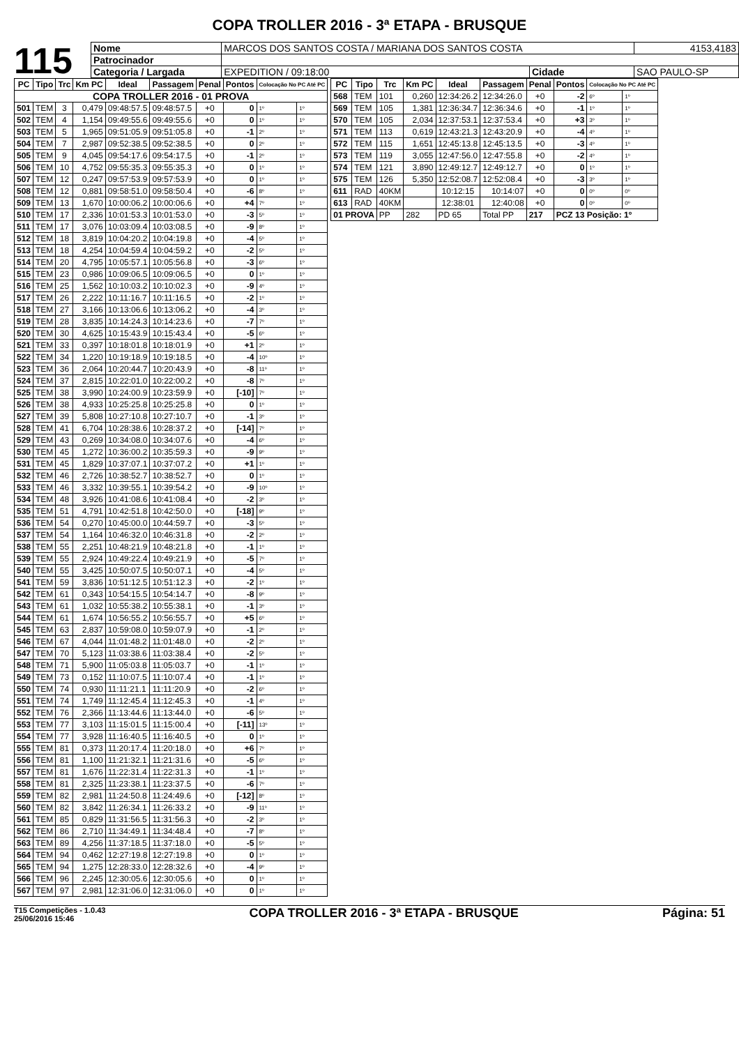COPA TROLLER 2016 - 3ª ETAPA - BRUSQUE
115
| Nome | MARCOS DOS SANTOS COSTA / MARIANA DOS SANTOS COSTA | | | 4153,4183 |
| Patrocinador | | | | |
| Categoria / Largada | EXPEDITION / 09:18:00 | Cidade | SAO PAULO-SP | |
| PC | Tipo | Trc | Km PC | Ideal | Passagem | Penal | Pontos | Colocação No PC Até PC | |
| --- | --- | --- | --- | --- | --- | --- | --- | --- | --- |
| COPA TROLLER 2016 - 01 PROVA | | | | | | | | | |
| 501 | TEM | 3 | 0,479 | 09:48:57.5 | 09:48:57.5 | +0 | 0 | 1º | 1º |
| 502 | TEM | 4 | 1,154 | 09:49:55.6 | 09:49:55.6 | +0 | 0 | 1º | 1º |
| 503 | TEM | 5 | 1,965 | 09:51:05.9 | 09:51:05.8 | +0 | -1 | 2º | 1º |
| 504 | TEM | 7 | 2,987 | 09:52:38.5 | 09:52:38.5 | +0 | 0 | 2º | 1º |
| 505 | TEM | 9 | 4,045 | 09:54:17.6 | 09:54:17.5 | +0 | -1 | 2º | 1º |
| 506 | TEM | 10 | 4,752 | 09:55:35.3 | 09:55:35.3 | +0 | 0 | 1º | 1º |
| 507 | TEM | 12 | 0,247 | 09:57:53.9 | 09:57:53.9 | +0 | 0 | 1º | 1º |
| 508 | TEM | 12 | 0,881 | 09:58:51.0 | 09:58:50.4 | +0 | -6 | 8º | 1º |
| 509 | TEM | 13 | 1,670 | 10:00:06.2 | 10:00:06.6 | +0 | +4 | 7º | 1º |
| 510 | TEM | 17 | 2,336 | 10:01:53.3 | 10:01:53.0 | +0 | -3 | 5º | 1º |
| 511 | TEM | 17 | 3,076 | 10:03:09.4 | 10:03:08.5 | +0 | -9 | 8º | 1º |
| 512 | TEM | 18 | 3,819 | 10:04:20.2 | 10:04:19.8 | +0 | -4 | 5º | 1º |
| 513 | TEM | 18 | 4,254 | 10:04:59.4 | 10:04:59.2 | +0 | -2 | 5º | 1º |
| 514 | TEM | 20 | 4,795 | 10:05:57.1 | 10:05:56.8 | +0 | -3 | 6º | 1º |
| 515 | TEM | 23 | 0,986 | 10:09:06.5 | 10:09:06.5 | +0 | 0 | 1º | 1º |
| 516 | TEM | 25 | 1,562 | 10:10:03.2 | 10:10:02.3 | +0 | -9 | 4º | 1º |
| 517 | TEM | 26 | 2,222 | 10:11:16.7 | 10:11:16.5 | +0 | -2 | 1º | 1º |
| 518 | TEM | 27 | 3,166 | 10:13:06.6 | 10:13:06.2 | +0 | -4 | 3º | 1º |
| 519 | TEM | 28 | 3,835 | 10:14:24.3 | 10:14:23.6 | +0 | -7 | 7º | 1º |
| 520 | TEM | 30 | 4,625 | 10:15:43.9 | 10:15:43.4 | +0 | -5 | 6º | 1º |
| 521 | TEM | 33 | 0,397 | 10:18:01.8 | 10:18:01.9 | +0 | +1 | 2º | 1º |
| 522 | TEM | 34 | 1,220 | 10:19:18.9 | 10:19:18.5 | +0 | -4 | 10º | 1º |
| 523 | TEM | 36 | 2,064 | 10:20:44.7 | 10:20:43.9 | +0 | -8 | 11º | 1º |
| 524 | TEM | 37 | 2,815 | 10:22:01.0 | 10:22:00.2 | +0 | -8 | 7º | 1º |
| 525 | TEM | 38 | 3,990 | 10:24:00.9 | 10:23:59.9 | +0 | [-10] | 7º | 1º |
| 526 | TEM | 38 | 4,933 | 10:25:25.8 | 10:25:25.8 | +0 | 0 | 1º | 1º |
| 527 | TEM | 39 | 5,808 | 10:27:10.8 | 10:27:10.7 | +0 | -1 | 3º | 1º |
| 528 | TEM | 41 | 6,704 | 10:28:38.6 | 10:28:37.2 | +0 | [-14] | 7º | 1º |
| 529 | TEM | 43 | 0,269 | 10:34:08.0 | 10:34:07.6 | +0 | -4 | 6º | 1º |
| 530 | TEM | 45 | 1,272 | 10:36:00.2 | 10:35:59.3 | +0 | -9 | 9º | 1º |
| 531 | TEM | 45 | 1,829 | 10:37:07.1 | 10:37:07.2 | +0 | +1 | 1º | 1º |
| 532 | TEM | 46 | 2,726 | 10:38:52.7 | 10:38:52.7 | +0 | 0 | 1º | 1º |
| 533 | TEM | 46 | 3,332 | 10:39:55.1 | 10:39:54.2 | +0 | -9 | 10º | 1º |
| 534 | TEM | 48 | 3,926 | 10:41:08.6 | 10:41:08.4 | +0 | -2 | 3º | 1º |
| 535 | TEM | 51 | 4,791 | 10:42:51.8 | 10:42:50.0 | +0 | [-18] | 9º | 1º |
| 536 | TEM | 54 | 0,270 | 10:45:00.0 | 10:44:59.7 | +0 | -3 | 5º | 1º |
| 537 | TEM | 54 | 1,164 | 10:46:32.0 | 10:46:31.8 | +0 | -2 | 2º | 1º |
| 538 | TEM | 55 | 2,251 | 10:48:21.9 | 10:48:21.8 | +0 | -1 | 1º | 1º |
| 539 | TEM | 55 | 2,924 | 10:49:22.4 | 10:49:21.9 | +0 | -5 | 7º | 1º |
| 540 | TEM | 55 | 3,425 | 10:50:07.5 | 10:50:07.1 | +0 | -4 | 5º | 1º |
| 541 | TEM | 59 | 3,836 | 10:51:12.5 | 10:51:12.3 | +0 | -2 | 1º | 1º |
| 542 | TEM | 61 | 0,343 | 10:54:15.5 | 10:54:14.7 | +0 | -8 | 9º | 1º |
| 543 | TEM | 61 | 1,032 | 10:55:38.2 | 10:55:38.1 | +0 | -1 | 3º | 1º |
| 544 | TEM | 61 | 1,674 | 10:56:55.2 | 10:56:55.7 | +0 | +5 | 6º | 1º |
| 545 | TEM | 63 | 2,837 | 10:59:08.0 | 10:59:07.9 | +0 | -1 | 2º | 1º |
| 546 | TEM | 67 | 4,044 | 11:01:48.2 | 11:01:48.0 | +0 | -2 | 2º | 1º |
| 547 | TEM | 70 | 5,123 | 11:03:38.6 | 11:03:38.4 | +0 | -2 | 5º | 1º |
| 548 | TEM | 71 | 5,900 | 11:05:03.8 | 11:05:03.7 | +0 | -1 | 1º | 1º |
| 549 | TEM | 73 | 0,152 | 11:10:07.5 | 11:10:07.4 | +0 | -1 | 1º | 1º |
| 550 | TEM | 74 | 0,930 | 11:11:21.1 | 11:11:20.9 | +0 | -2 | 6º | 1º |
| 551 | TEM | 74 | 1,749 | 11:12:45.4 | 11:12:45.3 | +0 | -1 | 4º | 1º |
| 552 | TEM | 76 | 2,366 | 11:13:44.6 | 11:13:44.0 | +0 | -6 | 5º | 1º |
| 553 | TEM | 77 | 3,103 | 11:15:01.5 | 11:15:00.4 | +0 | [-11] | 13º | 1º |
| 554 | TEM | 77 | 3,928 | 11:16:40.5 | 11:16:40.5 | +0 | 0 | 1º | 1º |
| 555 | TEM | 81 | 0,373 | 11:20:17.4 | 11:20:18.0 | +0 | +6 | 7º | 1º |
| 556 | TEM | 81 | 1,100 | 11:21:32.1 | 11:21:31.6 | +0 | -5 | 6º | 1º |
| 557 | TEM | 81 | 1,676 | 11:22:31.4 | 11:22:31.3 | +0 | -1 | 1º | 1º |
| 558 | TEM | 81 | 2,325 | 11:23:38.1 | 11:23:37.5 | +0 | -6 | 7º | 1º |
| 559 | TEM | 82 | 2,981 | 11:24:50.8 | 11:24:49.6 | +0 | [-12] | 8º | 1º |
| 560 | TEM | 82 | 3,842 | 11:26:34.1 | 11:26:33.2 | +0 | -9 | 11º | 1º |
| 561 | TEM | 85 | 0,829 | 11:31:56.5 | 11:31:56.3 | +0 | -2 | 3º | 1º |
| 562 | TEM | 86 | 2,710 | 11:34:49.1 | 11:34:48.4 | +0 | -7 | 8º | 1º |
| 563 | TEM | 89 | 4,256 | 11:37:18.5 | 11:37:18.0 | +0 | -5 | 5º | 1º |
| 564 | TEM | 94 | 0,462 | 12:27:19.8 | 12:27:19.8 | +0 | 0 | 1º | 1º |
| 565 | TEM | 94 | 1,275 | 12:28:33.0 | 12:28:32.6 | +0 | -4 | 9º | 1º |
| 566 | TEM | 96 | 2,245 | 12:30:05.6 | 12:30:05.6 | +0 | 0 | 1º | 1º |
| 567 | TEM | 97 | 2,981 | 12:31:06.0 | 12:31:06.0 | +0 | 0 | 1º | 1º |
| PC | Tipo | Trc | Km PC | Ideal | Passagem | Penal | Pontos | Colocação No PC Até PC | |
| --- | --- | --- | --- | --- | --- | --- | --- | --- | --- |
| 568 | TEM | 101 | 0,260 | 12:34:26.2 | 12:34:26.0 | +0 | -2 | 6º | 1º |
| 569 | TEM | 105 | 1,381 | 12:36:34.7 | 12:36:34.6 | +0 | -1 | 1º | 1º |
| 570 | TEM | 105 | 2,034 | 12:37:53.1 | 12:37:53.4 | +0 | +3 | 3º | 1º |
| 571 | TEM | 113 | 0,619 | 12:43:21.3 | 12:43:20.9 | +0 | -4 | 4º | 1º |
| 572 | TEM | 115 | 1,651 | 12:45:13.8 | 12:45:13.5 | +0 | -3 | 4º | 1º |
| 573 | TEM | 119 | 3,055 | 12:47:56.0 | 12:47:55.8 | +0 | -2 | 4º | 1º |
| 574 | TEM | 121 | 3,890 | 12:49:12.7 | 12:49:12.7 | +0 | 0 | 1º | 1º |
| 575 | TEM | 126 | 5,350 | 12:52:08.7 | 12:52:08.4 | +0 | -3 | 3º | 1º |
| 611 | RAD | 40KM | | 10:12:15 | 10:14:07 | +0 | 0 | 0º | 0º |
| 613 | RAD | 40KM | | 12:38:01 | 12:40:08 | +0 | 0 | 0º | 0º |
| 01 PROVA | | PP | 282 | PD 65 | Total PP | 217 | PCZ 13 Posição: 1º | | |
T15 Competições - 1.0.43
25/06/2016 15:46 COPA TROLLER 2016 - 3ª ETAPA - BRUSQUE Página: 51